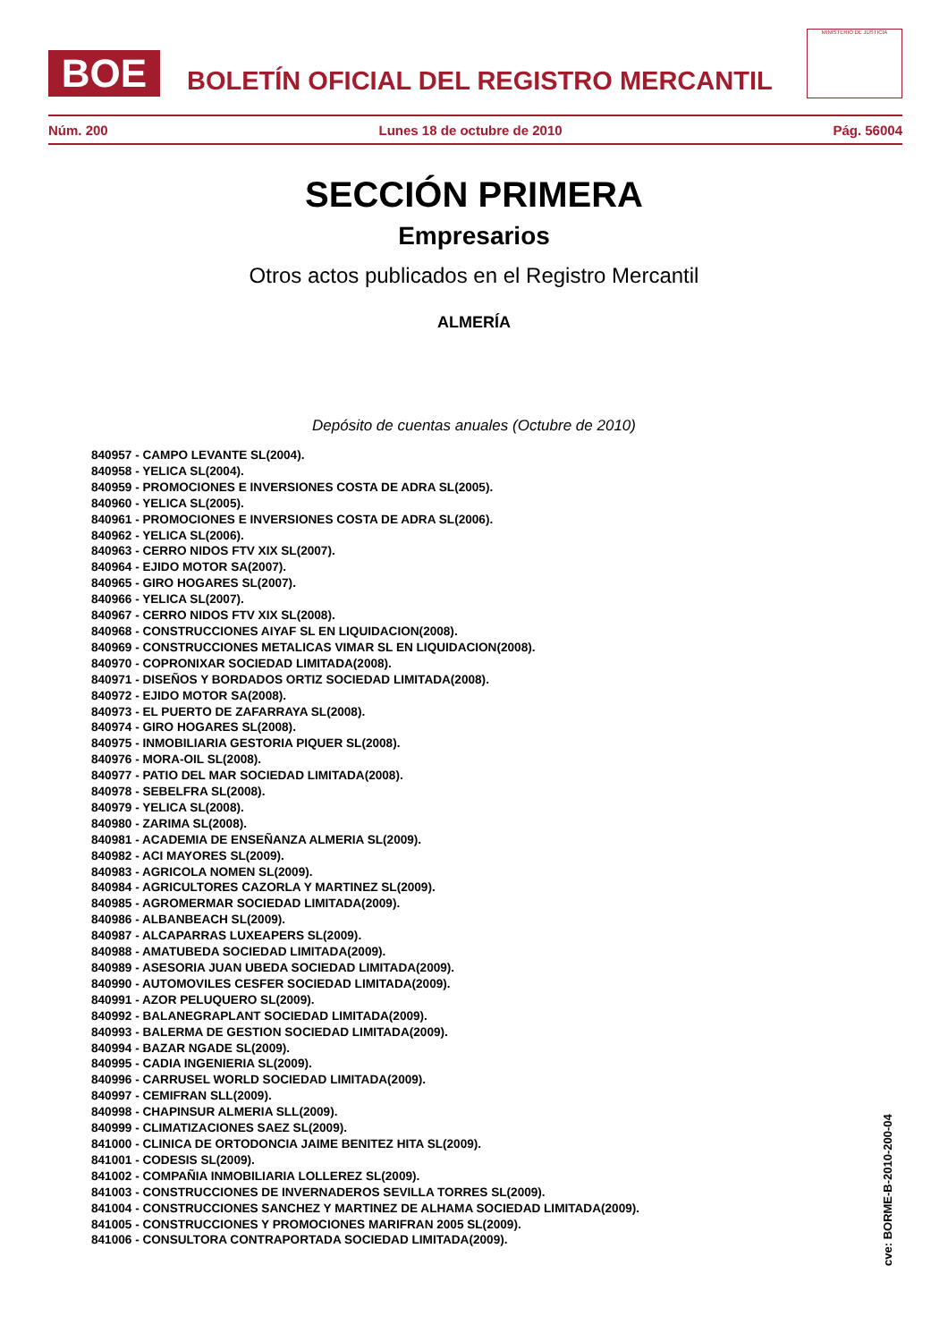BOE
BOLETÍN OFICIAL DEL REGISTRO MERCANTIL
MINISTERIO DE JUSTICIA
Núm. 200 Lunes 18 de octubre de 2010 Pág. 56004
SECCIÓN PRIMERA
Empresarios
Otros actos publicados en el Registro Mercantil
ALMERÍA
Depósito de cuentas anuales (Octubre de 2010)
840957 - CAMPO LEVANTE SL(2004).
840958 - YELICA SL(2004).
840959 - PROMOCIONES E INVERSIONES COSTA DE ADRA SL(2005).
840960 - YELICA SL(2005).
840961 - PROMOCIONES E INVERSIONES COSTA DE ADRA SL(2006).
840962 - YELICA SL(2006).
840963 - CERRO NIDOS FTV XIX SL(2007).
840964 - EJIDO MOTOR SA(2007).
840965 - GIRO HOGARES SL(2007).
840966 - YELICA SL(2007).
840967 - CERRO NIDOS FTV XIX SL(2008).
840968 - CONSTRUCCIONES AIYAF SL EN LIQUIDACION(2008).
840969 - CONSTRUCCIONES METALICAS VIMAR SL EN LIQUIDACION(2008).
840970 - COPRONIXAR SOCIEDAD LIMITADA(2008).
840971 - DISEÑOS Y BORDADOS ORTIZ SOCIEDAD LIMITADA(2008).
840972 - EJIDO MOTOR SA(2008).
840973 - EL PUERTO DE ZAFARRAYA SL(2008).
840974 - GIRO HOGARES SL(2008).
840975 - INMOBILIARIA GESTORIA PIQUER SL(2008).
840976 - MORA-OIL SL(2008).
840977 - PATIO DEL MAR SOCIEDAD LIMITADA(2008).
840978 - SEBELFRA SL(2008).
840979 - YELICA SL(2008).
840980 - ZARIMA SL(2008).
840981 - ACADEMIA DE ENSEÑANZA ALMERIA SL(2009).
840982 - ACI MAYORES SL(2009).
840983 - AGRICOLA NOMEN SL(2009).
840984 - AGRICULTORES CAZORLA Y MARTINEZ SL(2009).
840985 - AGROMERMAR SOCIEDAD LIMITADA(2009).
840986 - ALBANBEACH SL(2009).
840987 - ALCAPARRAS LUXEAPERS SL(2009).
840988 - AMATUBEDA SOCIEDAD LIMITADA(2009).
840989 - ASESORIA JUAN UBEDA SOCIEDAD LIMITADA(2009).
840990 - AUTOMOVILES CESFER SOCIEDAD LIMITADA(2009).
840991 - AZOR PELUQUERO SL(2009).
840992 - BALANEGRAPLANT SOCIEDAD LIMITADA(2009).
840993 - BALERMA DE GESTION SOCIEDAD LIMITADA(2009).
840994 - BAZAR NGADE SL(2009).
840995 - CADIA INGENIERIA SL(2009).
840996 - CARRUSEL WORLD SOCIEDAD LIMITADA(2009).
840997 - CEMIFRAN SLL(2009).
840998 - CHAPINSUR ALMERIA SLL(2009).
840999 - CLIMATIZACIONES SAEZ SL(2009).
841000 - CLINICA DE ORTODONCIA JAIME BENITEZ HITA SL(2009).
841001 - CODESIS SL(2009).
841002 - COMPAÑIA INMOBILIARIA LOLLEREZ SL(2009).
841003 - CONSTRUCCIONES DE INVERNADEROS SEVILLA TORRES SL(2009).
841004 - CONSTRUCCIONES SANCHEZ Y MARTINEZ DE ALHAMA SOCIEDAD LIMITADA(2009).
841005 - CONSTRUCCIONES Y PROMOCIONES MARIFRAN 2005 SL(2009).
841006 - CONSULTORA CONTRAPORTADA SOCIEDAD LIMITADA(2009).
cve: BORME-B-2010-200-04